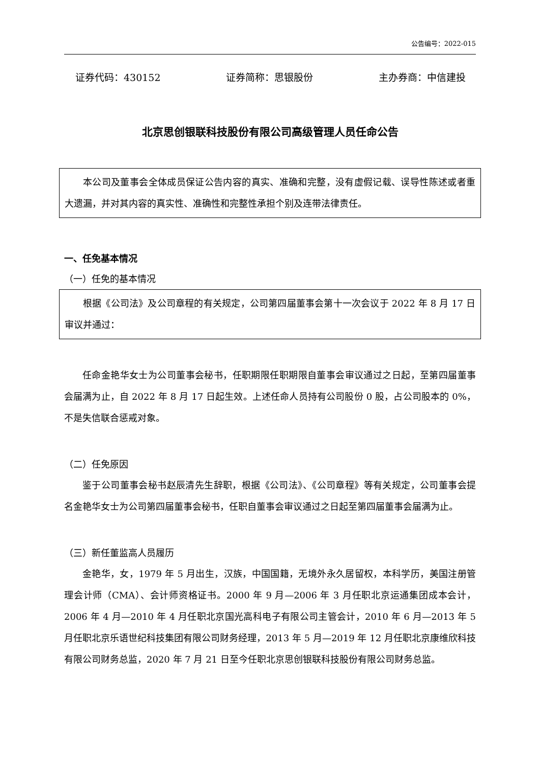公告编号：2022-015
证券代码：430152 证券简称：思银股份 主办券商：中信建投
北京思创银联科技股份有限公司高级管理人员任命公告
本公司及董事会全体成员保证公告内容的真实、准确和完整，没有虚假记载、误导性陈述或者重大遗漏，并对其内容的真实性、准确性和完整性承担个别及连带法律责任。
一、任免基本情况
（一）任免的基本情况
根据《公司法》及公司章程的有关规定，公司第四届董事会第十一次会议于 2022 年 8 月 17 日审议并通过：
任命金艳华女士为公司董事会秘书，任职期限任职期限自董事会审议通过之日起，至第四届董事会届满为止，自 2022 年 8 月 17 日起生效。上述任命人员持有公司股份 0 股，占公司股本的 0%，不是失信联合惩戒对象。
（二）任免原因
鉴于公司董事会秘书赵辰清先生辞职，根据《公司法》、《公司章程》等有关规定，公司董事会提名金艳华女士为公司第四届董事会秘书，任职自董事会审议通过之日起至第四届董事会届满为止。
（三）新任董监高人员履历
金艳华，女，1979 年 5 月出生，汉族，中国国籍，无境外永久居留权，本科学历，美国注册管理会计师（CMA）、会计师资格证书。2000 年 9 月—2006 年 3 月任职北京运通集团成本会计，2006 年 4 月—2010 年 4 月任职北京国光高科电子有限公司主管会计，2010 年 6 月—2013 年 5 月任职北京乐语世纪科技集团有限公司财务经理，2013 年 5 月—2019 年 12 月任职北京康维欣科技有限公司财务总监，2020 年 7 月 21 日至今任职北京思创银联科技股份有限公司财务总监。